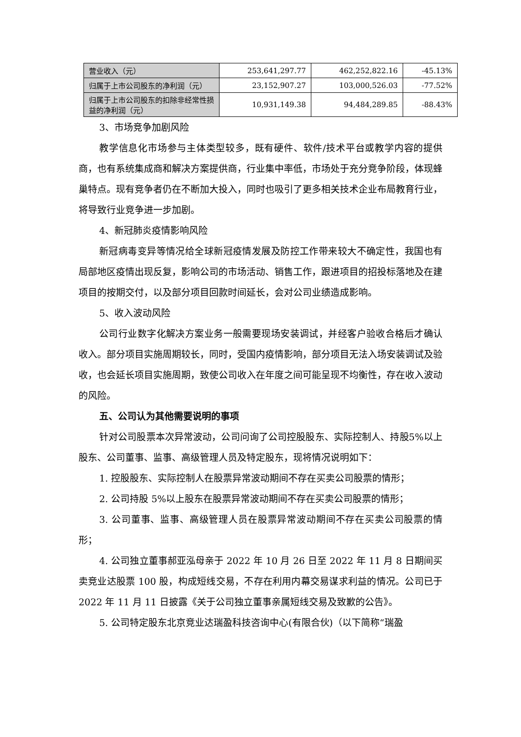| 营业收入（元） | 253,641,297.77 | 462,252,822.16 | -45.13% |
| 归属于上市公司股东的净利润（元） | 23,152,907.27 | 103,000,526.03 | -77.52% |
| 归属于上市公司股东的扣除非经常性损益的净利润（元） | 10,931,149.38 | 94,484,289.85 | -88.43% |
3、市场竞争加剧风险
教学信息化市场参与主体类型较多，既有硬件、软件/技术平台或教学内容的提供商，也有系统集成商和解决方案提供商，行业集中率低，市场处于充分竞争阶段，体现蜂巢特点。现有竞争者仍在不断加大投入，同时也吸引了更多相关技术企业布局教育行业，将导致行业竞争进一步加剧。
4、新冠肺炎疫情影响风险
新冠病毒变异等情况给全球新冠疫情发展及防控工作带来较大不确定性，我国也有局部地区疫情出现反复，影响公司的市场活动、销售工作，跟进项目的招投标落地及在建项目的按期交付，以及部分项目回款时间延长，会对公司业绩造成影响。
5、收入波动风险
公司行业数字化解决方案业务一般需要现场安装调试，并经客户验收合格后才确认收入。部分项目实施周期较长，同时，受国内疫情影响，部分项目无法入场安装调试及验收，也会延长项目实施周期，致使公司收入在年度之间可能呈现不均衡性，存在收入波动的风险。
五、公司认为其他需要说明的事项
针对公司股票本次异常波动，公司问询了公司控股股东、实际控制人、持股5%以上股东、公司董事、监事、高级管理人员及特定股东，现将情况说明如下：
1. 控股股东、实际控制人在股票异常波动期间不存在买卖公司股票的情形；
2. 公司持股 5%以上股东在股票异常波动期间不存在买卖公司股票的情形；
3. 公司董事、监事、高级管理人员在股票异常波动期间不存在买卖公司股票的情形；
4. 公司独立董事郝亚泓母亲于 2022 年 10 月 26 日至 2022 年 11 月 8 日期间买卖竞业达股票 100 股，构成短线交易，不存在利用内幕交易谋求利益的情况。公司已于 2022 年 11 月 11 日披露《关于公司独立董事亲属短线交易及致歉的公告》。
5. 公司特定股东北京竞业达瑞盈科技咨询中心(有限合伙)（以下简称“瑞盈